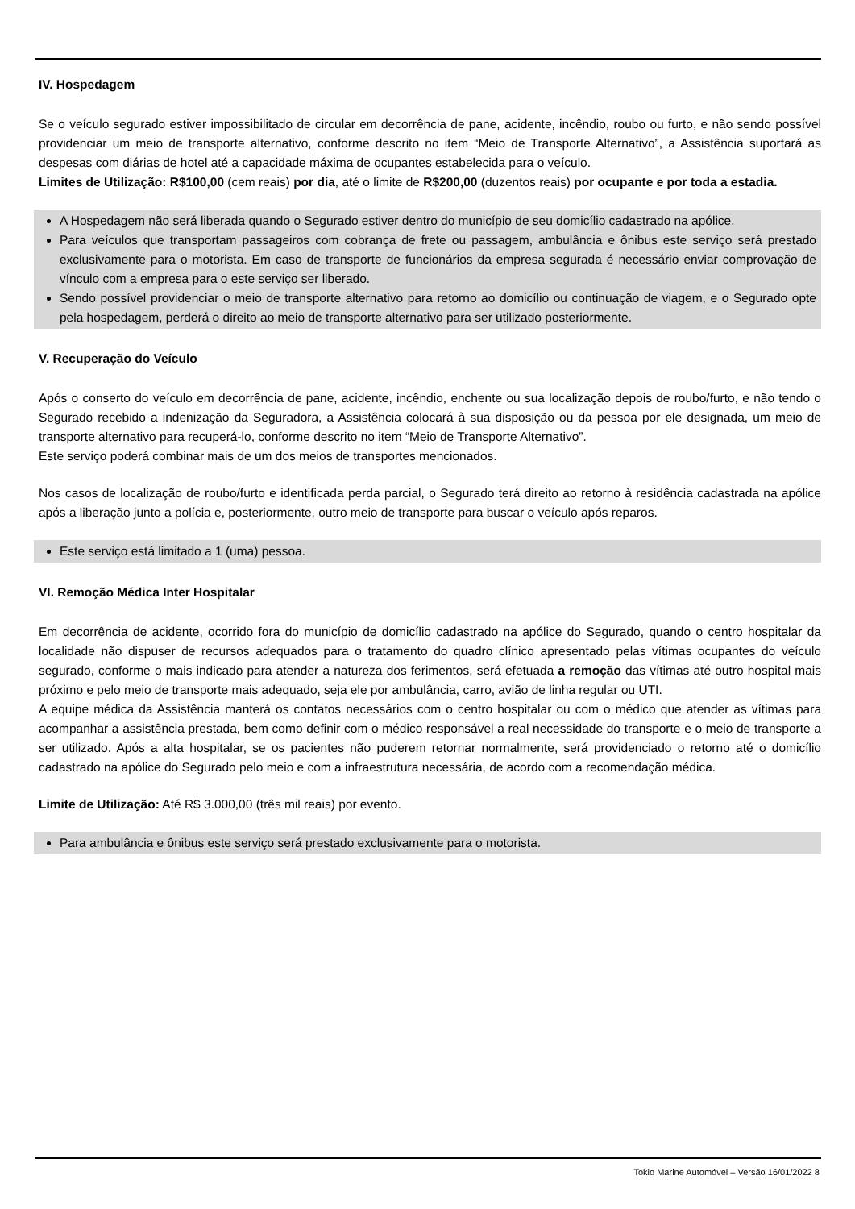IV. Hospedagem
Se o veículo segurado estiver impossibilitado de circular em decorrência de pane, acidente, incêndio, roubo ou furto, e não sendo possível providenciar um meio de transporte alternativo, conforme descrito no item “Meio de Transporte Alternativo”, a Assistência suportará as despesas com diárias de hotel até a capacidade máxima de ocupantes estabelecida para o veículo.
Limites de Utilização: R$100,00 (cem reais) por dia, até o limite de R$200,00 (duzentos reais) por ocupante e por toda a estadia.
A Hospedagem não será liberada quando o Segurado estiver dentro do município de seu domicílio cadastrado na apólice.
Para veículos que transportam passageiros com cobrança de frete ou passagem, ambulância e ônibus este serviço será prestado exclusivamente para o motorista. Em caso de transporte de funcionários da empresa segurada é necessário enviar comprovação de vínculo com a empresa para o este serviço ser liberado.
Sendo possível providenciar o meio de transporte alternativo para retorno ao domicílio ou continuação de viagem, e o Segurado opte pela hospedagem, perderá o direito ao meio de transporte alternativo para ser utilizado posteriormente.
V. Recuperação do Veículo
Após o conserto do veículo em decorrência de pane, acidente, incêndio, enchente ou sua localização depois de roubo/furto, e não tendo o Segurado recebido a indenização da Seguradora, a Assistência colocará à sua disposição ou da pessoa por ele designada, um meio de transporte alternativo para recuperá-lo, conforme descrito no item “Meio de Transporte Alternativo”.
Este serviço poderá combinar mais de um dos meios de transportes mencionados.
Nos casos de localização de roubo/furto e identificada perda parcial, o Segurado terá direito ao retorno à residência cadastrada na apólice após a liberação junto a polícia e, posteriormente, outro meio de transporte para buscar o veículo após reparos.
Este serviço está limitado a 1 (uma) pessoa.
VI. Remoção Médica Inter Hospitalar
Em decorrência de acidente, ocorrido fora do município de domicílio cadastrado na apólice do Segurado, quando o centro hospitalar da localidade não dispuser de recursos adequados para o tratamento do quadro clínico apresentado pelas vítimas ocupantes do veículo segurado, conforme o mais indicado para atender a natureza dos ferimentos, será efetuada a remoção das vítimas até outro hospital mais próximo e pelo meio de transporte mais adequado, seja ele por ambulância, carro, avião de linha regular ou UTI.
A equipe médica da Assistência manterá os contatos necessários com o centro hospitalar ou com o médico que atender as vítimas para acompanhar a assistência prestada, bem como definir com o médico responsável a real necessidade do transporte e o meio de transporte a ser utilizado. Após a alta hospitalar, se os pacientes não puderem retornar normalmente, será providenciado o retorno até o domicílio cadastrado na apólice do Segurado pelo meio e com a infraestrutura necessária, de acordo com a recomendação médica.
Limite de Utilização: Até R$ 3.000,00 (três mil reais) por evento.
Para ambulância e ônibus este serviço será prestado exclusivamente para o motorista.
Tokio Marine Automóvel – Versão 16/01/2022 8